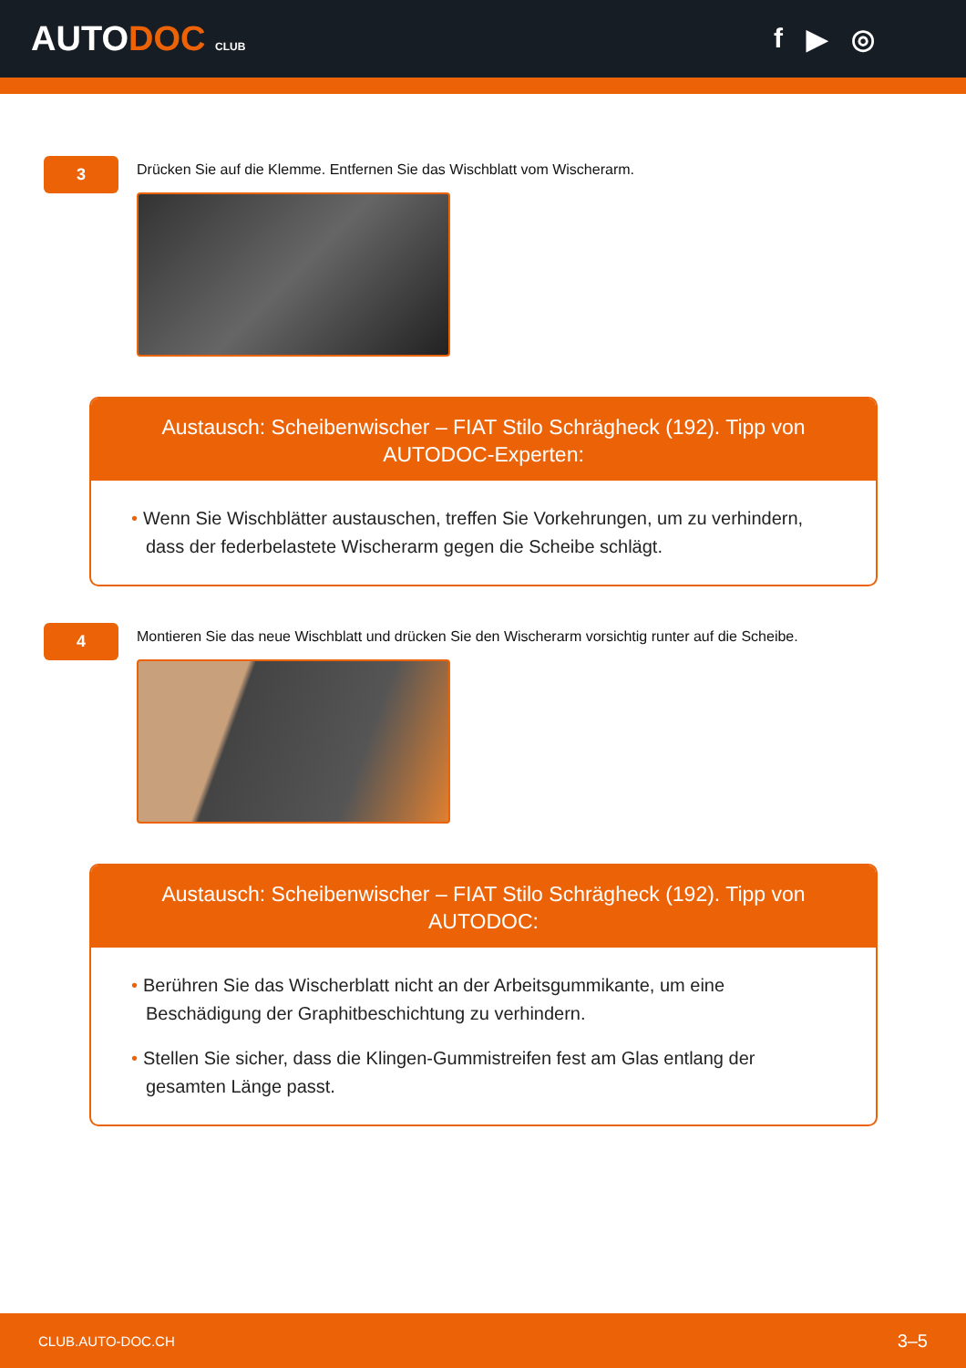AUTODOC CLUB
f ▶ ◎
3
Drücken Sie auf die Klemme. Entfernen Sie das Wischblatt vom Wischerarm.
Austausch: Scheibenwischer – FIAT Stilo Schrägheck (192). Tipp von AUTODOC-Experten:
• Wenn Sie Wischblätter austauschen, treffen Sie Vorkehrungen, um zu verhindern, dass der federbelastete Wischerarm gegen die Scheibe schlägt.
4
Montieren Sie das neue Wischblatt und drücken Sie den Wischerarm vorsichtig runter auf die Scheibe.
Austausch: Scheibenwischer – FIAT Stilo Schrägheck (192). Tipp von AUTODOC:
• Berühren Sie das Wischerblatt nicht an der Arbeitsgummikante, um eine Beschädigung der Graphitbeschichtung zu verhindern.
• Stellen Sie sicher, dass die Klingen-Gummistreifen fest am Glas entlang der gesamten Länge passt.
CLUB.AUTO-DOC.CH 3–5